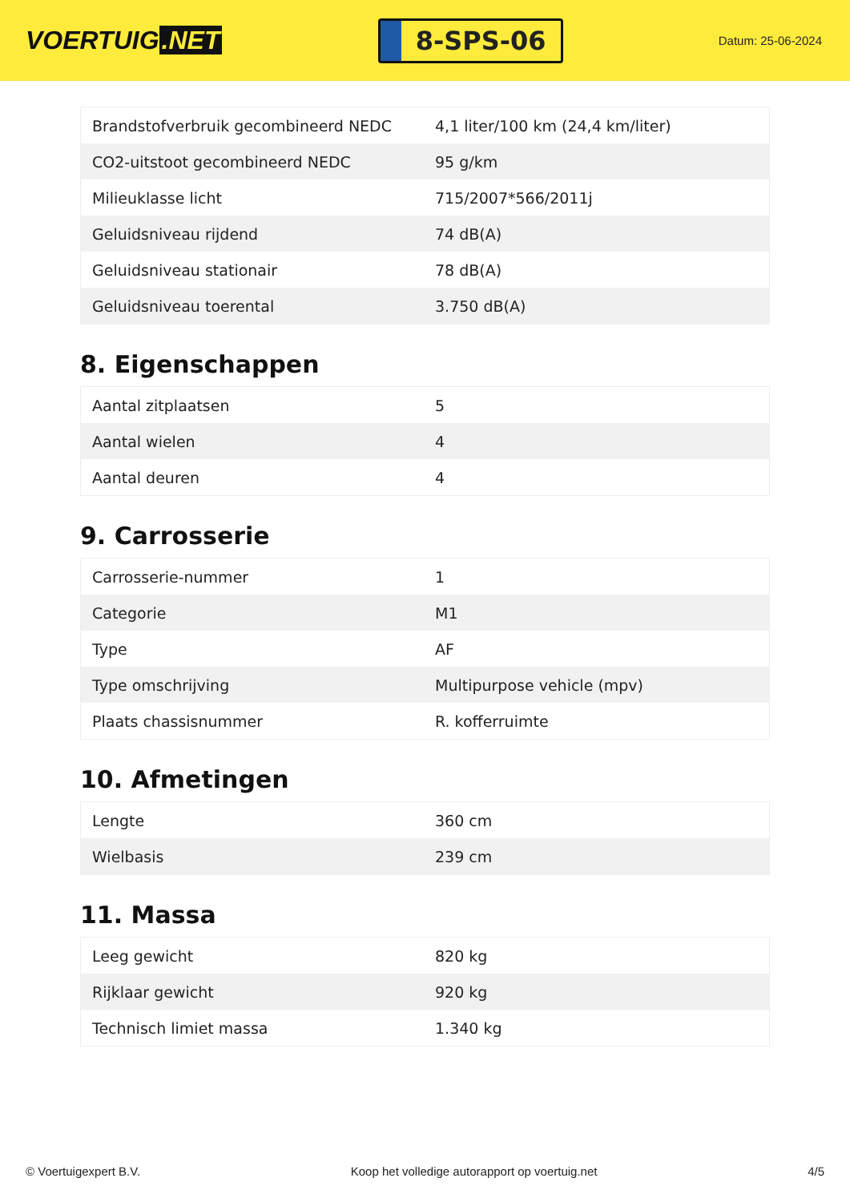VOERTUIG.NET
8-SPS-06
Datum: 25-06-2024
| Brandstofverbruik gecombineerd NEDC | 4,1 liter/100 km (24,4 km/liter) |
| CO2-uitstoot gecombineerd NEDC | 95 g/km |
| Milieuklasse licht | 715/2007*566/2011j |
| Geluidsniveau rijdend | 74 dB(A) |
| Geluidsniveau stationair | 78 dB(A) |
| Geluidsniveau toerental | 3.750 dB(A) |
8. Eigenschappen
| Aantal zitplaatsen | 5 |
| Aantal wielen | 4 |
| Aantal deuren | 4 |
9. Carrosserie
| Carrosserie-nummer | 1 |
| Categorie | M1 |
| Type | AF |
| Type omschrijving | Multipurpose vehicle (mpv) |
| Plaats chassisnummer | R. kofferruimte |
10. Afmetingen
| Lengte | 360 cm |
| Wielbasis | 239 cm |
11. Massa
| Leeg gewicht | 820 kg |
| Rijklaar gewicht | 920 kg |
| Technisch limiet massa | 1.340 kg |
© Voertuigexpert B.V. Koop het volledige autorapport op voertuig.net 4/5